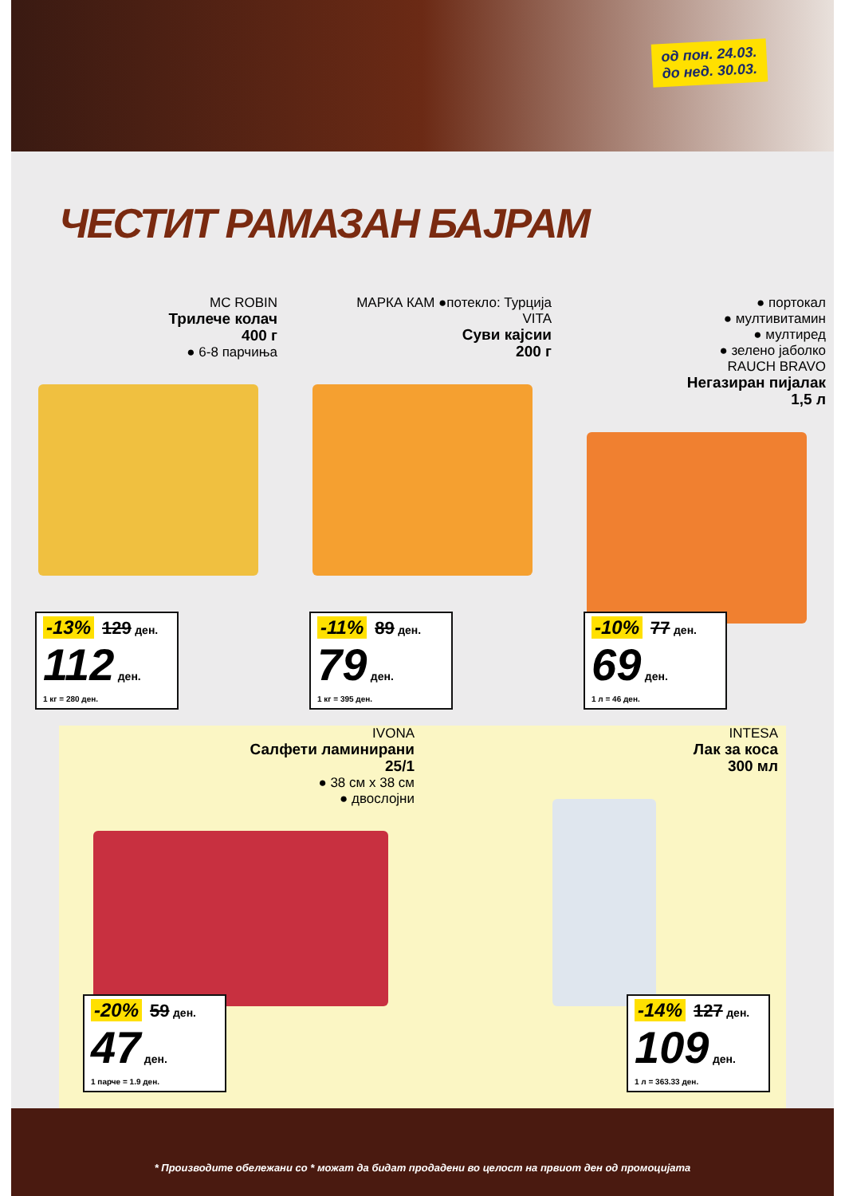од пон. 24.03.
до нед. 30.03.
ЧЕСТИТ РАМАЗАН БАЈРАМ
MC ROBIN
Трилече колач
400 г
● 6-8 парчиња
-13% 129 ден.
112 ден.
1 кг = 280 ден.
МАРКА КАМ ●потекло: Турција
VITA
Суви кајсии
200 г
-11% 89 ден.
79 ден.
1 кг = 395 ден.
● портокал
● мултивитамин
● мултиред
● зелено јаболко
RAUCH BRAVO
Негазиран пијалак
1,5 л
-10% 77 ден.
69 ден.
1 л = 46 ден.
IVONA
Салфети ламинирани
25/1
● 38 см x 38 см
● двослојни
-20% 59 ден.
47 ден.
1 парче = 1.9 ден.
INTESA
Лак за коса
300 мл
-14% 127 ден.
109 ден.
1 л = 363.33 ден.
* Производите обележани со * можат да бидат продадени во целост на првиот ден од промоцијата